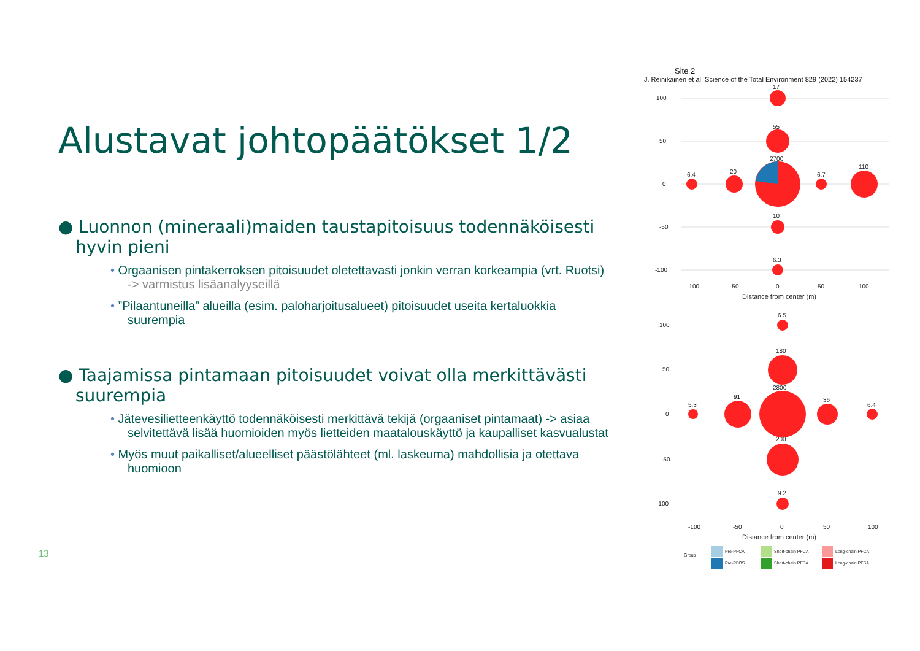Alustavat johtopäätökset 1/2
● Luonnon (mineraali)maiden taustapitoisuus todennäköisesti hyvin pieni
• Orgaanisen pintakerroksen pitoisuudet oletettavasti jonkin verran korkeampia (vrt. Ruotsi) -> varmistus lisäanalyyseillä
• ”Pilaantuneilla” alueilla (esim. paloharjoitusalueet) pitoisuudet useita kertaluokkia suurempia
● Taajamissa pintamaan pitoisuudet voivat olla merkittävästi suurempia
• Jätevesilietteenkäyttö todennäköisesti merkittävä tekijä (orgaaniset pintamaat) -> asiaa selvitettävä lisää huomioiden myös lietteiden maatalouskäyttö ja kaupalliset kasvualustat
• Myös muut paikalliset/alueelliset päästölähteet (ml. laskeuma) mahdollisia ja otettava huomioon
13
Site 2
J. Reinikainen et al. Science of the Total Environment 829 (2022) 154237
17
55
2700
20
6.4
6.7
110
10
6.3
100
50
0
-50
-100
-100
-50
0
50
100
Distance from center (m)
6.5
180
2800
91
5.3
36
6.4
200
9.2
100
50
0
-50
-100
-100
-50
0
50
100
Distance from center (m)
Group
Pre-PFCA
Pre-PFOS
Short-chain PFCA
Short-chain PFSA
Long-chain PFCA
Long-chain PFSA